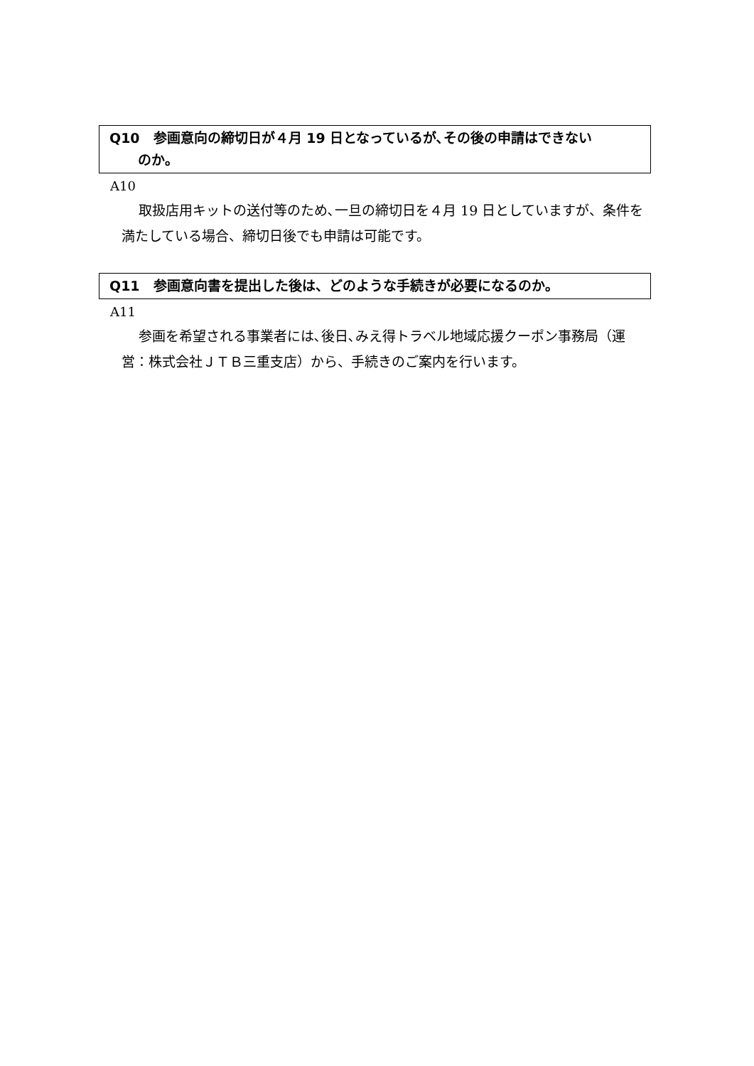Q10　参画意向の締切日が４月 19 日となっているが､その後の申請はできない
のか。
A10
取扱店用キットの送付等のため､一旦の締切日を４月 19 日としていますが、条件を満たしている場合、締切日後でも申請は可能です。
Q11　参画意向書を提出した後は、どのような手続きが必要になるのか。
A11
参画を希望される事業者には､後日､みえ得トラベル地域応援クーポン事務局（運営：株式会社ＪＴＢ三重支店）から、手続きのご案内を行います。